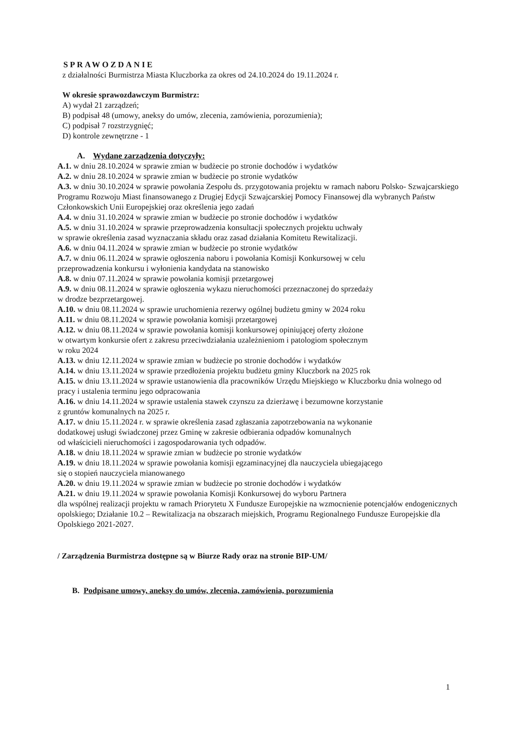SPRAWOZDANIE
z działalności Burmistrza Miasta Kluczborka za okres od 24.10.2024 do 19.11.2024 r.
W okresie sprawozdawczym Burmistrz:
A) wydał 21 zarządzeń;
B) podpisał 48 (umowy, aneksy do umów, zlecenia, zamówienia, porozumienia);
C) podpisał 7 rozstrzygnięć;
D) kontrole zewnętrzne - 1
A. Wydane zarządzenia dotyczyły:
A.1. w dniu 28.10.2024 w sprawie zmian w budżecie po stronie dochodów i wydatków
A.2. w dniu 28.10.2024 w sprawie zmian w budżecie po stronie wydatków
A.3. w dniu 30.10.2024 w sprawie powołania Zespołu ds. przygotowania projektu w ramach naboru Polsko- Szwajcarskiego Programu Rozwoju Miast finansowanego z Drugiej Edycji Szwajcarskiej Pomocy Finansowej dla wybranych Państw Członkowskich Unii Europejskiej oraz określenia jego zadań
A.4. w dniu 31.10.2024 w sprawie zmian w budżecie po stronie dochodów i wydatków
A.5. w dniu 31.10.2024 w sprawie przeprowadzenia konsultacji społecznych projektu uchwały
w sprawie określenia zasad wyznaczania składu oraz zasad działania Komitetu Rewitalizacji.
A.6. w dniu 04.11.2024 w sprawie zmian w budżecie po stronie wydatków
A.7. w dniu 06.11.2024 w sprawie ogłoszenia naboru i powołania Komisji Konkursowej w celu
przeprowadzenia konkursu i wyłonienia kandydata na stanowisko
A.8. w dniu 07.11.2024 w sprawie powołania komisji przetargowej
A.9. w dniu 08.11.2024 w sprawie ogłoszenia wykazu nieruchomości przeznaczonej do sprzedaży
w drodze bezprzetargowej.
A.10. w dniu 08.11.2024 w sprawie uruchomienia rezerwy ogólnej budżetu gminy w 2024 roku
A.11. w dniu 08.11.2024 w sprawie powołania komisji przetargowej
A.12. w dniu 08.11.2024 w sprawie powołania komisji konkursowej opiniującej oferty złożone
w otwartym konkursie ofert z zakresu przeciwdziałania uzależnieniom i patologiom społecznym
w roku 2024
A.13. w dniu 12.11.2024 w sprawie zmian w budżecie po stronie dochodów i wydatków
A.14. w dniu 13.11.2024 w sprawie przedłożenia projektu budżetu gminy Kluczbork na 2025 rok
A.15. w dniu 13.11.2024 w sprawie ustanowienia dla pracowników Urzędu Miejskiego w Kluczborku dnia wolnego od pracy i ustalenia terminu jego odpracowania
A.16. w dniu 14.11.2024 w sprawie ustalenia stawek czynszu za dzierżawę i bezumowne korzystanie
z gruntów komunalnych na 2025 r.
A.17. w dniu 15.11.2024 r. w sprawie określenia zasad zgłaszania zapotrzebowania na wykonanie
dodatkowej usługi świadczonej przez Gminę w zakresie odbierania odpadów komunalnych
od właścicieli nieruchomości i zagospodarowania tych odpadów.
A.18. w dniu 18.11.2024 w sprawie zmian w budżecie po stronie wydatków
A.19. w dniu 18.11.2024 w sprawie powołania komisji egzaminacyjnej dla nauczyciela ubiegającego
się o stopień nauczyciela mianowanego
A.20. w dniu 19.11.2024 w sprawie zmian w budżecie po stronie dochodów i wydatków
A.21. w dniu 19.11.2024 w sprawie powołania Komisji Konkursowej do wyboru Partnera
dla wspólnej realizacji projektu w ramach Priorytetu X Fundusze Europejskie na wzmocnienie potencjałów endogenicznych opolskiego; Działanie 10.2 – Rewitalizacja na obszarach miejskich, Programu Regionalnego Fundusze Europejskie dla Opolskiego 2021-2027.
/ Zarządzenia Burmistrza dostępne są w Biurze Rady oraz na stronie BIP-UM/
B. Podpisane umowy, aneksy do umów, zlecenia, zamówienia, porozumienia
1